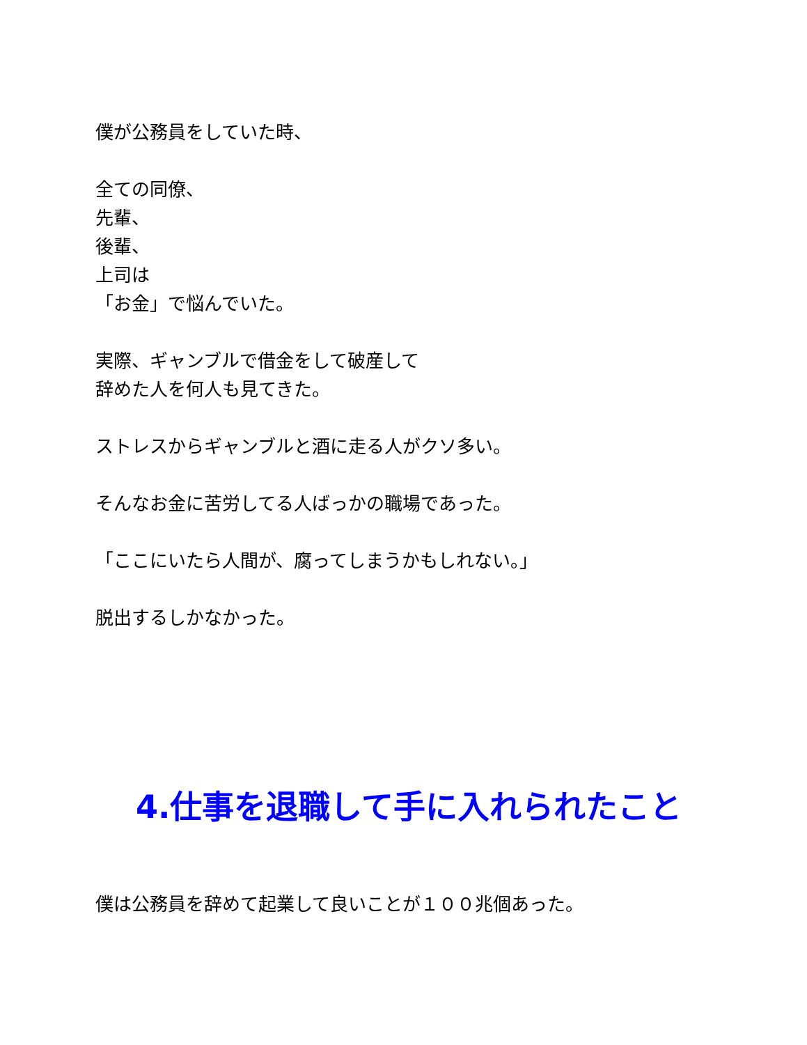僕が公務員をしていた時、
全ての同僚、
先輩、
後輩、
上司は
「お金」で悩んでいた。
実際、ギャンブルで借金をして破産して
辞めた人を何人も見てきた。
ストレスからギャンブルと酒に走る人がクソ多い。
そんなお金に苦労してる人ばっかの職場であった。
「ここにいたら人間が、腐ってしまうかもしれない。」
脱出するしかなかった。
4.仕事を退職して手に入れられたこと
僕は公務員を辞めて起業して良いことが１００兆個あった。